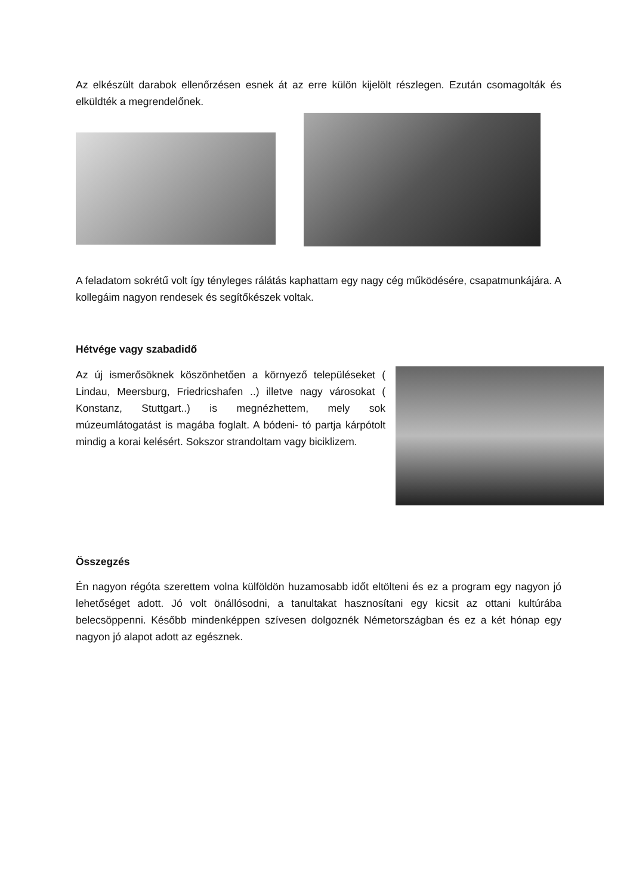Az elkészült darabok ellenőrzésen esnek át az erre külön kijelölt részlegen. Ezután csomagolták és elküldték a megrendelőnek.
A feladatom sokrétű volt így tényleges rálátás kaphattam egy nagy cég működésére, csapatmunkájára. A kollegáim nagyon rendesek és segítőkészek voltak.
Hétvége vagy szabadidő
Az új ismerősöknek köszönhetően a környező településeket ( Lindau, Meersburg, Friedricshafen ..) illetve nagy városokat ( Konstanz, Stuttgart..) is megnézhettem, mely sok múzeumlátogatást is magába foglalt. A bódeni- tó partja kárpótolt mindig a korai kelésért. Sokszor strandoltam vagy biciklizem.
Összegzés
Én nagyon régóta szerettem volna külföldön huzamosabb időt eltölteni és ez a program egy nagyon jó lehetőséget adott. Jó volt önállósodni, a tanultakat hasznosítani egy kicsit az ottani kultúrába belecsöppenni. Később mindenképpen szívesen dolgoznék Németországban és ez a két hónap egy nagyon jó alapot adott az egésznek.